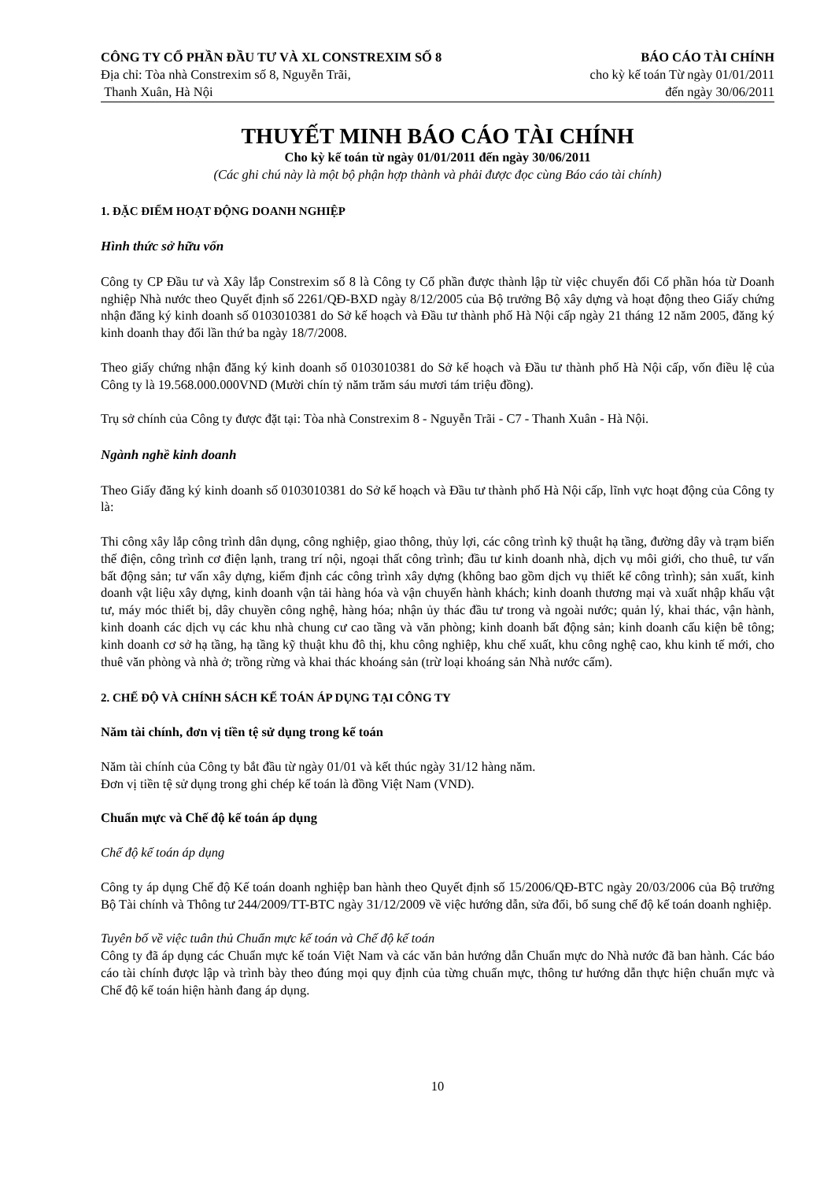CÔNG TY CỔ PHẦN ĐẦU TƯ VÀ XL CONSTREXIM SỐ 8
Địa chỉ: Tòa nhà Constrexim số 8, Nguyễn Trãi,
Thanh Xuân, Hà Nội
BÁO CÁO TÀI CHÍNH
cho kỳ kế toán Từ ngày 01/01/2011
đến ngày 30/06/2011
THUYẾT MINH BÁO CÁO TÀI CHÍNH
Cho kỳ kế toán từ ngày 01/01/2011 đến ngày 30/06/2011
(Các ghi chú này là một bộ phận hợp thành và phải được đọc cùng Báo cáo tài chính)
1. ĐẶC ĐIỂM HOẠT ĐỘNG DOANH NGHIỆP
Hình thức sở hữu vốn
Công ty CP Đầu tư và Xây lắp Constrexim số 8 là Công ty Cổ phần được thành lập từ việc chuyển đổi Cổ phần hóa từ Doanh nghiệp Nhà nước theo Quyết định số 2261/QĐ-BXD ngày 8/12/2005 của Bộ trưởng Bộ xây dựng và hoạt động theo Giấy chứng nhận đăng ký kinh doanh số 0103010381 do Sở kế hoạch và Đầu tư thành phố Hà Nội cấp ngày 21 tháng 12 năm 2005, đăng ký kinh doanh thay đổi lần thứ ba ngày 18/7/2008.
Theo giấy chứng nhận đăng ký kinh doanh số 0103010381 do Sở kế hoạch và Đầu tư thành phố Hà Nội cấp, vốn điều lệ của Công ty là 19.568.000.000VND (Mười chín tỷ năm trăm sáu mươi tám triệu đồng).
Trụ sở chính của Công ty được đặt tại: Tòa nhà Constrexim 8 - Nguyễn Trãi - C7 - Thanh Xuân - Hà Nội.
Ngành nghề kinh doanh
Theo Giấy đăng ký kinh doanh số 0103010381 do Sở kế hoạch và Đầu tư thành phố Hà Nội cấp, lĩnh vực hoạt động của Công ty là:
Thi công xây lắp công trình dân dụng, công nghiệp, giao thông, thủy lợi, các công trình kỹ thuật hạ tầng, đường dây và trạm biến thế điện, công trình cơ điện lạnh, trang trí nội, ngoại thất công trình; đầu tư kinh doanh nhà, dịch vụ môi giới, cho thuê, tư vấn bất động sản; tư vấn xây dựng, kiểm định các công trình xây dựng (không bao gồm dịch vụ thiết kế công trình); sản xuất, kinh doanh vật liệu xây dựng, kinh doanh vận tải hàng hóa và vận chuyển hành khách; kinh doanh thương mại và xuất nhập khẩu vật tư, máy móc thiết bị, dây chuyền công nghệ, hàng hóa; nhận ủy thác đầu tư trong và ngoài nước; quản lý, khai thác, vận hành, kinh doanh các dịch vụ các khu nhà chung cư cao tầng và văn phòng; kinh doanh bất động sản; kinh doanh cấu kiện bê tông; kinh doanh cơ sở hạ tầng, hạ tầng kỹ thuật khu đô thị, khu công nghiệp, khu chế xuất, khu công nghệ cao, khu kinh tế mới, cho thuê văn phòng và nhà ở; trồng rừng và khai thác khoáng sản (trừ loại khoáng sản Nhà nước cấm).
2. CHẾ ĐỘ VÀ CHÍNH SÁCH KẾ TOÁN ÁP DỤNG TẠI CÔNG TY
Năm tài chính, đơn vị tiền tệ sử dụng trong kế toán
Năm tài chính của Công ty bắt đầu từ ngày 01/01 và kết thúc ngày 31/12 hàng năm.
Đơn vị tiền tệ sử dụng trong ghi chép kế toán là đồng Việt Nam (VND).
Chuẩn mực và Chế độ kế toán áp dụng
Chế độ kế toán áp dụng
Công ty áp dụng Chế độ Kế toán doanh nghiệp ban hành theo Quyết định số 15/2006/QĐ-BTC ngày 20/03/2006 của Bộ trưởng Bộ Tài chính và Thông tư 244/2009/TT-BTC ngày 31/12/2009 về việc hướng dẫn, sửa đổi, bổ sung chế độ kế toán doanh nghiệp.
Tuyên bố về việc tuân thủ Chuẩn mực kế toán và Chế độ kế toán
Công ty đã áp dụng các Chuẩn mực kế toán Việt Nam và các văn bản hướng dẫn Chuẩn mực do Nhà nước đã ban hành. Các báo cáo tài chính được lập và trình bày theo đúng mọi quy định của từng chuẩn mực, thông tư hướng dẫn thực hiện chuẩn mực và Chế độ kế toán hiện hành đang áp dụng.
10